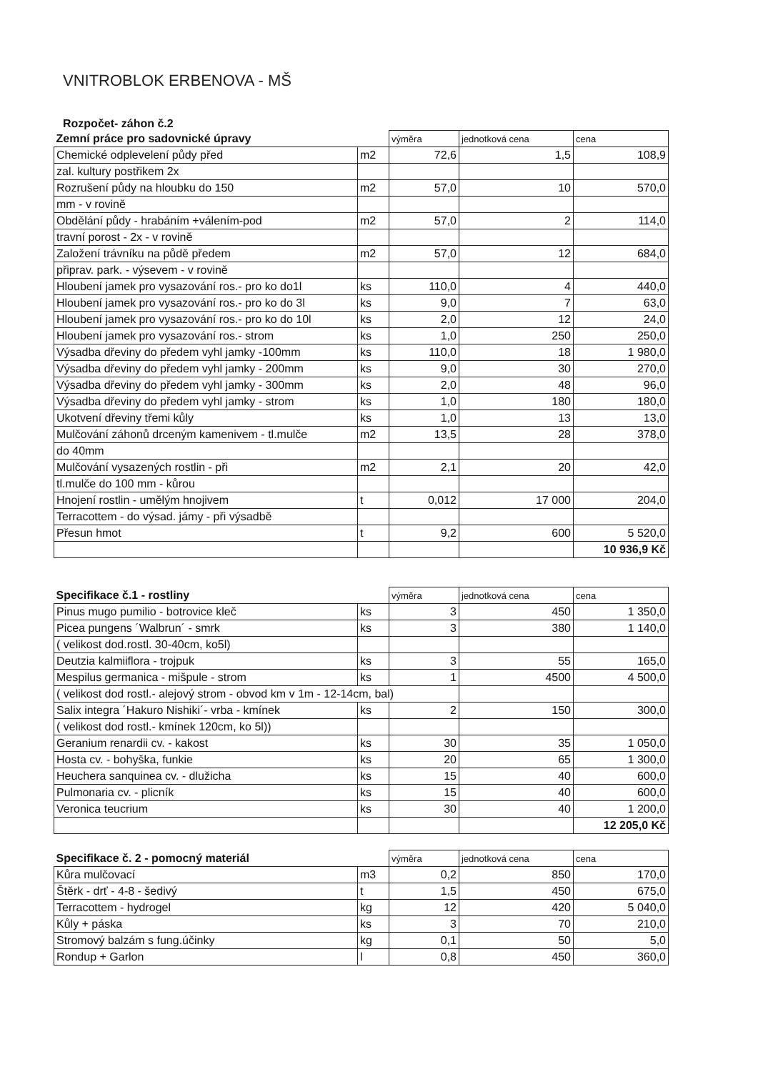VNITROBLOK ERBENOVA - MŠ
Rozpočet- záhon č.2
| Zemní práce pro sadovnické úpravy | | výměra | jednotková cena | cena |
| --- | --- | --- | --- | --- |
| Chemické odplevelení půdy před | m2 | 72,6 | 1,5 | 108,9 |
| zal. kultury postřikem 2x | | | | |
| Rozrušení půdy na hloubku do 150 | m2 | 57,0 | 10 | 570,0 |
| mm - v rovině | | | | |
| Obdělání půdy - hrabáním +válením-pod | m2 | 57,0 | 2 | 114,0 |
| travní porost - 2x - v rovině | | | | |
| Založení trávníku na půdě předem | m2 | 57,0 | 12 | 684,0 |
| připrav. park. - výsevem - v rovině | | | | |
| Hloubení jamek pro vysazování ros.- pro ko do1l | ks | 110,0 | 4 | 440,0 |
| Hloubení jamek pro vysazování ros.- pro ko do 3l | ks | 9,0 | 7 | 63,0 |
| Hloubení jamek pro vysazování ros.- pro ko do 10l | ks | 2,0 | 12 | 24,0 |
| Hloubení jamek pro vysazování ros.- strom | ks | 1,0 | 250 | 250,0 |
| Výsadba dřeviny do předem vyhl jamky -100mm | ks | 110,0 | 18 | 1 980,0 |
| Výsadba dřeviny do předem vyhl jamky - 200mm | ks | 9,0 | 30 | 270,0 |
| Výsadba dřeviny do předem vyhl jamky - 300mm | ks | 2,0 | 48 | 96,0 |
| Výsadba dřeviny do předem vyhl jamky - strom | ks | 1,0 | 180 | 180,0 |
| Ukotvení dřeviny třemi kůly | ks | 1,0 | 13 | 13,0 |
| Mulčování záhonů drceným kamenivem - tl.mulče | m2 | 13,5 | 28 | 378,0 |
| do 40mm | | | | |
| Mulčování vysazených rostlin - při | m2 | 2,1 | 20 | 42,0 |
| tl.mulče do 100 mm - kůrou | | | | |
| Hnojení rostlin - umělým hnojivem | t | 0,012 | 17 000 | 204,0 |
| Terracottem - do výsad. jámy - při výsadbě | | | | |
| Přesun hmot | t | 9,2 | 600 | 5 520,0 |
| | | | | 10 936,9 Kč |
| Specifikace č.1 - rostliny | | výměra | jednotková cena | cena |
| --- | --- | --- | --- | --- |
| Pinus mugo pumilio - botrovice kleč | ks | 3 | 450 | 1 350,0 |
| Picea pungens ´Walbrun´ - smrk | ks | 3 | 380 | 1 140,0 |
| ( velikost dod.rostl. 30-40cm, ko5l) | | | | |
| Deutzia kalmiiflora - trojpuk | ks | 3 | 55 | 165,0 |
| Mespilus germanica - mišpule - strom | ks | 1 | 4500 | 4 500,0 |
| ( velikost dod rostl.- alejový strom - obvod km v 1m - 12-14cm, bal) | | | | |
| Salix integra ´Hakuro Nishiki´- vrba - kmínek | ks | 2 | 150 | 300,0 |
| ( velikost dod rostl.- kmínek 120cm, ko 5l)) | | | | |
| Geranium renardii cv. - kakost | ks | 30 | 35 | 1 050,0 |
| Hosta cv. - bohyška, funkie | ks | 20 | 65 | 1 300,0 |
| Heuchera sanquinea cv. - dlužicha | ks | 15 | 40 | 600,0 |
| Pulmonaria cv. - plicník | ks | 15 | 40 | 600,0 |
| Veronica teucrium | ks | 30 | 40 | 1 200,0 |
| | | | | 12 205,0 Kč |
| Specifikace č. 2 - pomocný materiál | | výměra | jednotková cena | cena |
| --- | --- | --- | --- | --- |
| Kůra mulčovací | m3 | 0,2 | 850 | 170,0 |
| Štěrk - drť - 4-8 - šedivý | t | 1,5 | 450 | 675,0 |
| Terracottem - hydrogel | kg | 12 | 420 | 5 040,0 |
| Kůly + páska | ks | 3 | 70 | 210,0 |
| Stromový balzám s fung.účinky | kg | 0,1 | 50 | 5,0 |
| Rondup + Garlon | l | 0,8 | 450 | 360,0 |